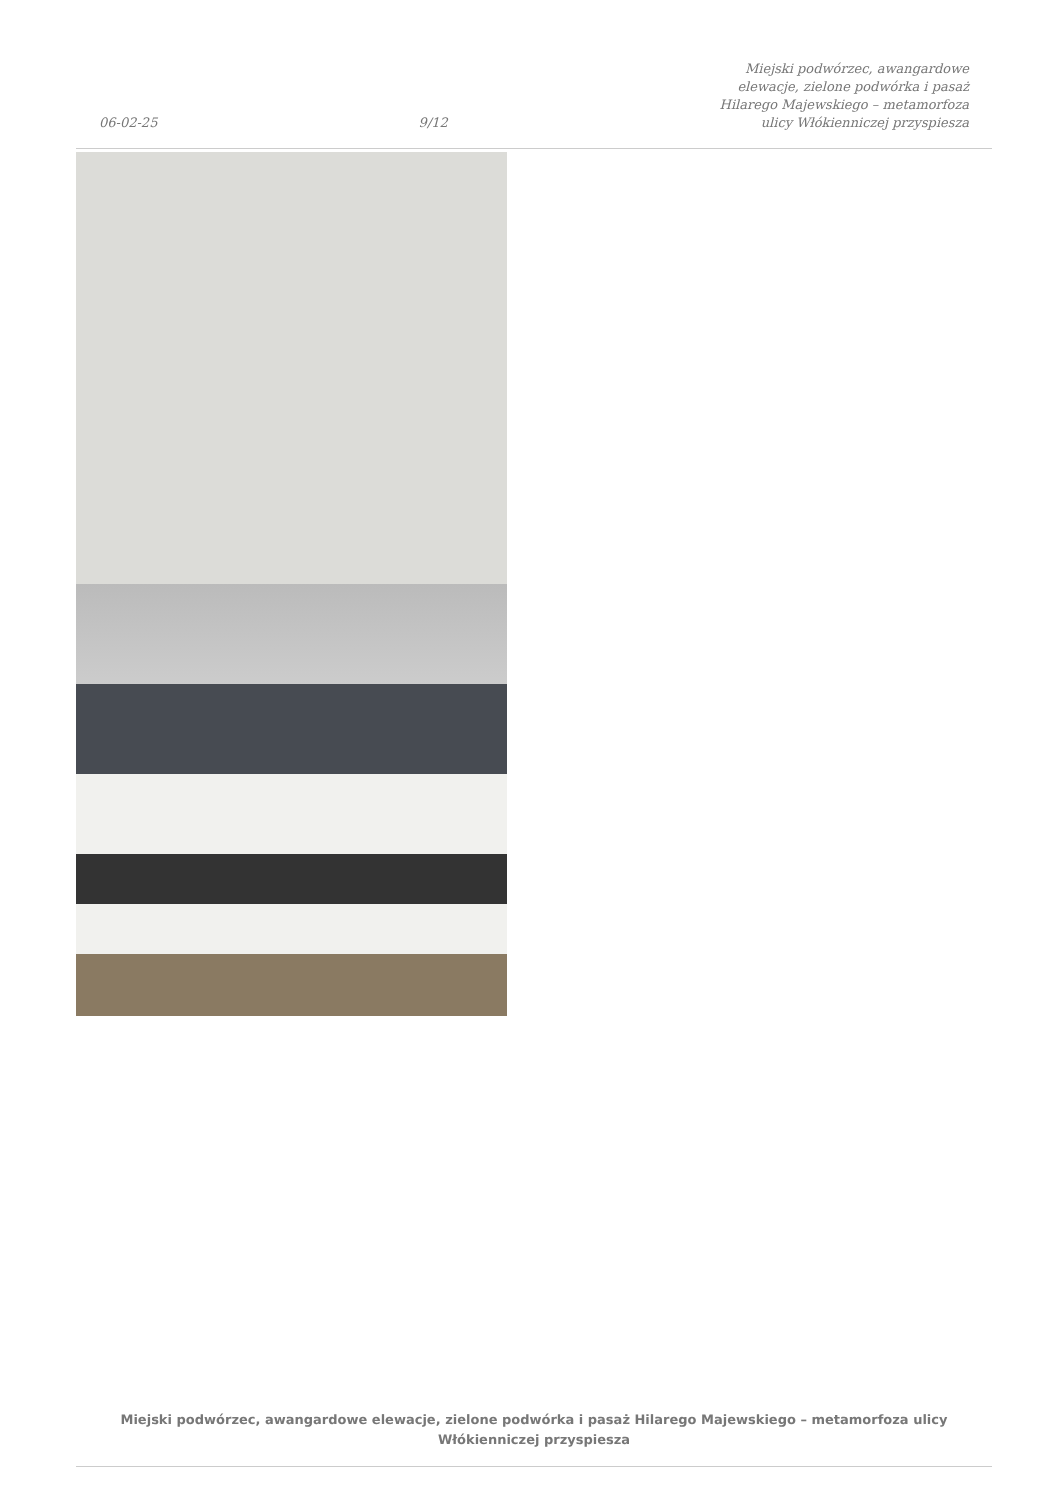06-02-25 9/12 Miejski podwórzec, awangardowe elewacje, zielone podwórka i pasaż Hilarego Majewskiego – metamorfoza ulicy Włókienniczej przyspiesza
Miejski podwórzec, awangardowe elewacje, zielone podwórka i pasaż Hilarego Majewskiego – metamorfoza ulicy Włókienniczej przyspiesza